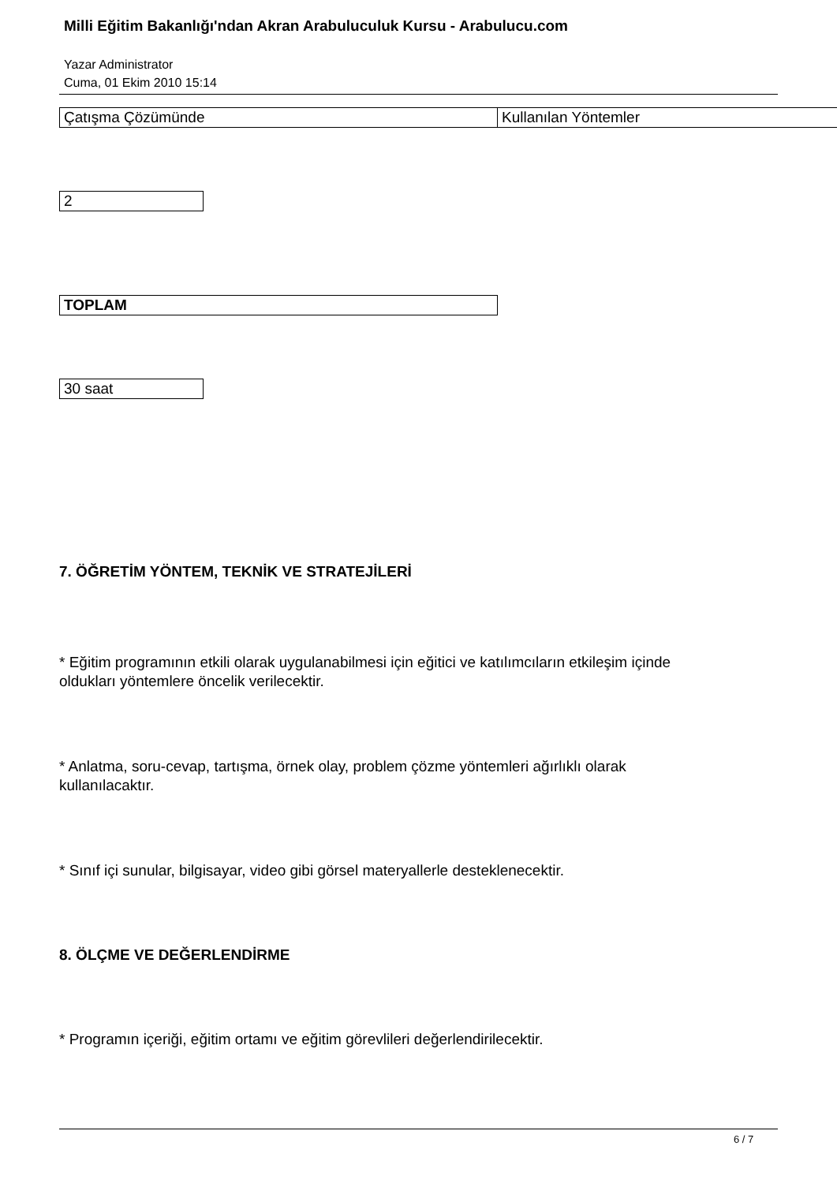Milli Eğitim Bakanlığı'ndan Akran Arabuluculuk Kursu - Arabulucu.com
Yazar Administrator
Cuma, 01 Ekim 2010 15:14
| Çatışma Çözümünde | Kullanılan Yöntemler |
| 2 |
| TOPLAM |
| 30 saat |
7. ÖĞRETİM YÖNTEM, TEKNİK VE STRATEJİLERİ
* Eğitim programının etkili olarak uygulanabilmesi için eğitici ve katılımcıların etkileşim içinde
oldukları yöntemlere öncelik verilecektir.
* Anlatma, soru-cevap, tartışma, örnek olay, problem çözme yöntemleri ağırlıklı olarak
kullanılacaktır.
* Sınıf içi sunular, bilgisayar, video gibi görsel materyallerle desteklenecektir.
8. ÖLÇME VE DEĞERLENDİRME
* Programın içeriği, eğitim ortamı ve eğitim görevlileri değerlendirilecektir.
6 / 7